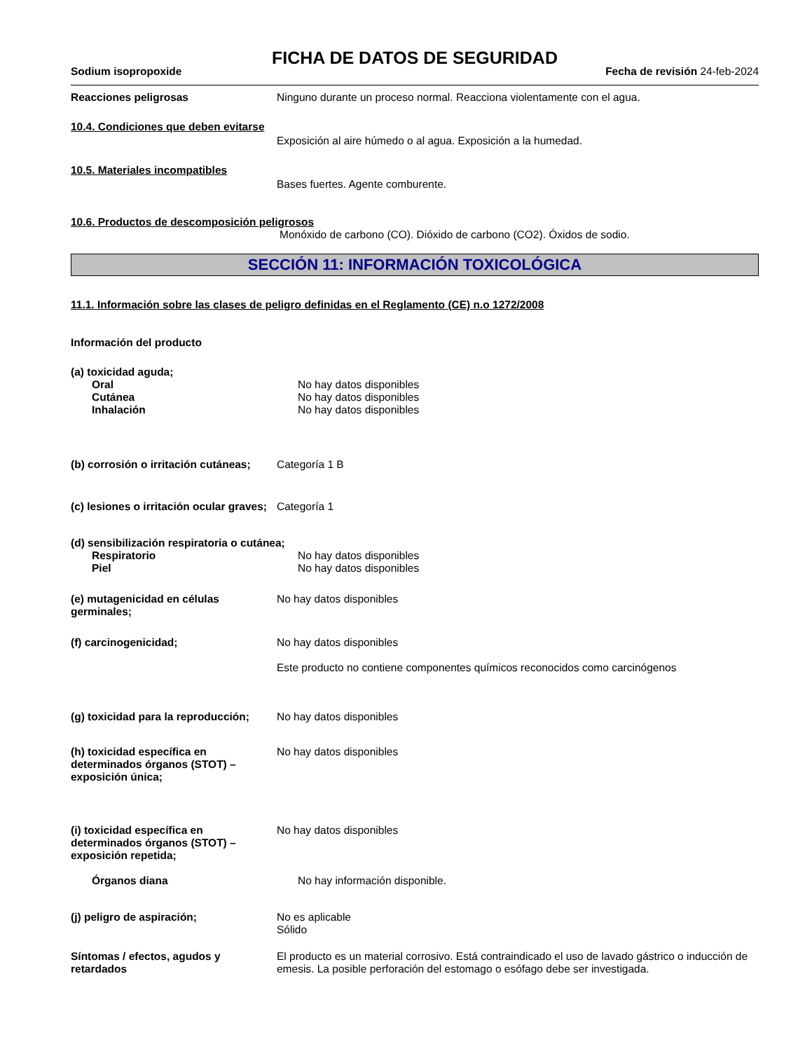FICHA DE DATOS DE SEGURIDAD
Sodium isopropoxide Fecha de revisión 24-feb-2024
Reacciones peligrosas Ninguno durante un proceso normal. Reacciona violentamente con el agua.
10.4. Condiciones que deben evitarse
Exposición al aire húmedo o al agua. Exposición a la humedad.
10.5. Materiales incompatibles
Bases fuertes. Agente comburente.
10.6. Productos de descomposición peligrosos
Monóxido de carbono (CO). Dióxido de carbono (CO2). Óxidos de sodio.
SECCIÓN 11: INFORMACIÓN TOXICOLÓGICA
11.1. Información sobre las clases de peligro definidas en el Reglamento (CE) n.o 1272/2008
Información del producto
(a) toxicidad aguda;
Oral No hay datos disponibles
Cutánea No hay datos disponibles
Inhalación No hay datos disponibles
(b) corrosión o irritación cutáneas;
Categoría 1 B
(c) lesiones o irritación ocular graves;
Categoría 1
(d) sensibilización respiratoria o cutánea;
Respiratorio No hay datos disponibles
Piel No hay datos disponibles
(e) mutagenicidad en células germinales;
No hay datos disponibles
(f) carcinogenicidad; No hay datos disponibles
Este producto no contiene componentes químicos reconocidos como carcinógenos
(g) toxicidad para la reproducción;
No hay datos disponibles
(h) toxicidad específica en determinados órganos (STOT) – exposición única;
No hay datos disponibles
(i) toxicidad específica en determinados órganos (STOT) – exposición repetida;
No hay datos disponibles
Órganos diana No hay información disponible.
(j) peligro de aspiración; No es aplicable
Sólido
Síntomas / efectos, agudos y retardados
El producto es un material corrosivo. Está contraindicado el uso de lavado gástrico o inducción de emesis. La posible perforación del estomago o esófago debe ser investigada.